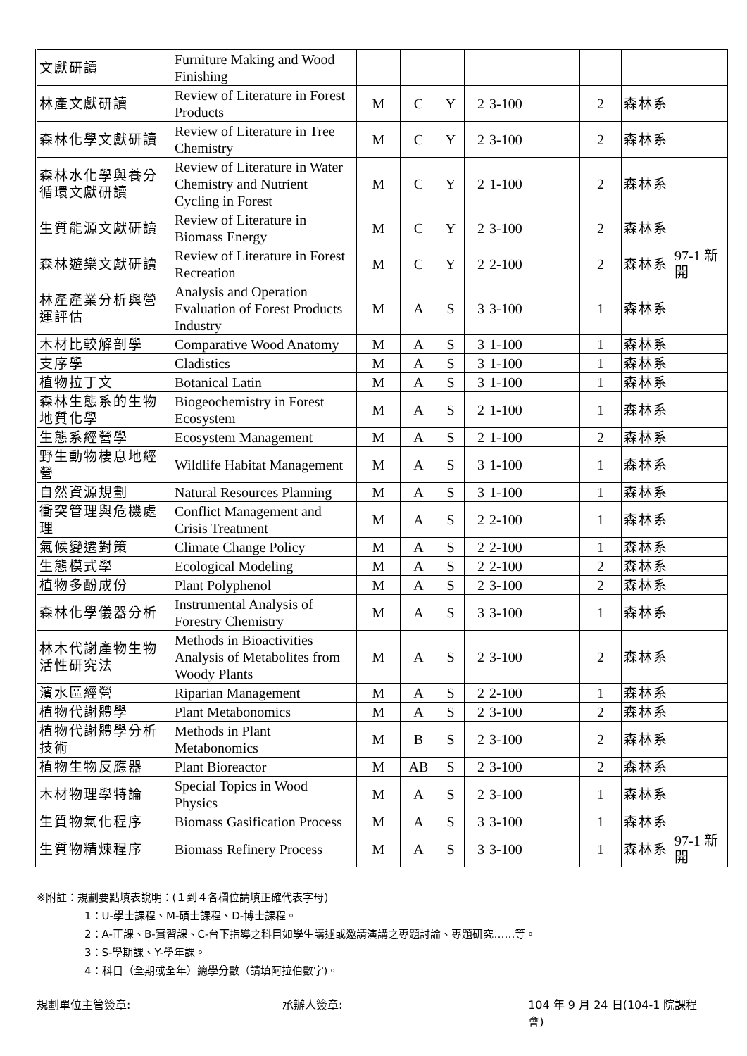| 文獻研讀 | Furniture Making and Wood Finishing | | | | | | | | |
| 林產文獻研讀 | Review of Literature in Forest Products | M | C | Y | 2 | 3-100 | 2 | 森林系 | |
| 森林化學文獻研讀 | Review of Literature in Tree Chemistry | M | C | Y | 2 | 3-100 | 2 | 森林系 | |
| 森林水化學與養分循環文獻研讀 | Review of Literature in Water Chemistry and Nutrient Cycling in Forest | M | C | Y | 2 | 1-100 | 2 | 森林系 | |
| 生質能源文獻研讀 | Review of Literature in Biomass Energy | M | C | Y | 2 | 3-100 | 2 | 森林系 | |
| 森林遊樂文獻研讀 | Review of Literature in Forest Recreation | M | C | Y | 2 | 2-100 | 2 | 森林系 | 97-1 新開 |
| 林產產業分析與營運評估 | Analysis and Operation Evaluation of Forest Products Industry | M | A | S | 3 | 3-100 | 1 | 森林系 | |
| 木材比較解剖學 | Comparative Wood Anatomy | M | A | S | 3 | 1-100 | 1 | 森林系 | |
| 支序學 | Cladistics | M | A | S | 3 | 1-100 | 1 | 森林系 | |
| 植物拉丁文 | Botanical Latin | M | A | S | 3 | 1-100 | 1 | 森林系 | |
| 森林生態系的生物地質化學 | Biogeochemistry in Forest Ecosystem | M | A | S | 2 | 1-100 | 1 | 森林系 | |
| 生態系經營學 | Ecosystem Management | M | A | S | 2 | 1-100 | 2 | 森林系 | |
| 野生動物棲息地經營 | Wildlife Habitat Management | M | A | S | 3 | 1-100 | 1 | 森林系 | |
| 自然資源規劃 | Natural Resources Planning | M | A | S | 3 | 1-100 | 1 | 森林系 | |
| 衝突管理與危機處理 | Conflict Management and Crisis Treatment | M | A | S | 2 | 2-100 | 1 | 森林系 | |
| 氣候變遷對策 | Climate Change Policy | M | A | S | 2 | 2-100 | 1 | 森林系 | |
| 生態模式學 | Ecological Modeling | M | A | S | 2 | 2-100 | 2 | 森林系 | |
| 植物多酚成份 | Plant Polyphenol | M | A | S | 2 | 3-100 | 2 | 森林系 | |
| 森林化學儀器分析 | Instrumental Analysis of Forestry Chemistry | M | A | S | 3 | 3-100 | 1 | 森林系 | |
| 林木代謝產物生物活性研究法 | Methods in Bioactivities Analysis of Metabolites from Woody Plants | M | A | S | 2 | 3-100 | 2 | 森林系 | |
| 濱水區經營 | Riparian Management | M | A | S | 2 | 2-100 | 1 | 森林系 | |
| 植物代謝體學 | Plant Metabonomics | M | A | S | 2 | 3-100 | 2 | 森林系 | |
| 植物代謝體學分析技術 | Methods in Plant Metabonomics | M | B | S | 2 | 3-100 | 2 | 森林系 | |
| 植物生物反應器 | Plant Bioreactor | M | AB | S | 2 | 3-100 | 2 | 森林系 | |
| 木材物理學特論 | Special Topics in Wood Physics | M | A | S | 2 | 3-100 | 1 | 森林系 | |
| 生質物氣化程序 | Biomass Gasification Process | M | A | S | 3 | 3-100 | 1 | 森林系 | |
| 生質物精煉程序 | Biomass Refinery Process | M | A | S | 3 | 3-100 | 1 | 森林系 | 97-1 新開 |
※附註：規劃要點填表說明：(１到４各欄位請填正確代表字母)
1：U-學士課程、M-碩士課程、D-博士課程。
2：A-正課、B-實習課、C-台下指導之科目如學生講述或邀請演講之專題討論、專題研究……等。
3：S-學期課、Y-學年課。
4：科目（全期或全年）總學分數（請填阿拉伯數字)。
規劃單位主管簽章: 承辦人簽章: 104 年 9 月 24 日(104-1 院課程會)